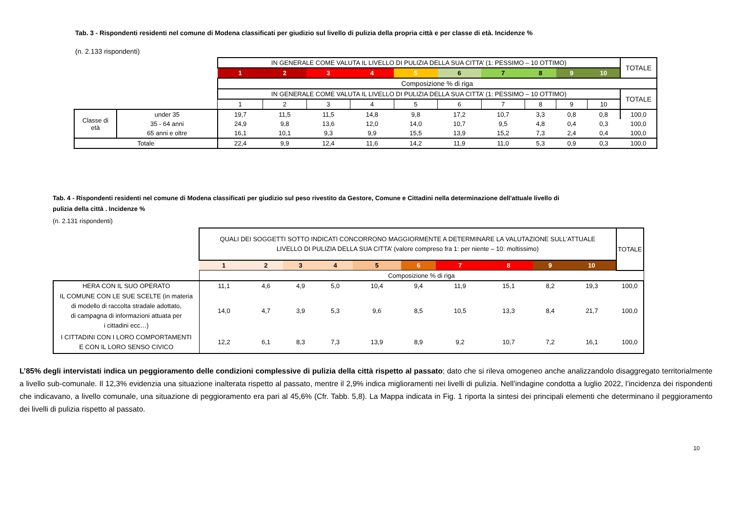Tab. 3 - Rispondenti residenti nel comune di Modena classificati per giudizio sul livello di pulizia della propria città e per classe di età. Incidenze %
(n. 2.133 rispondenti)
| | | IN GENERALE COME VALUTA IL LIVELLO DI PULIZIA DELLA SUA CITTA’ (1: PESSIMO – 10 OTTIMO) | | | | | | | | | | TOTALE |
| | | 1 | 2 | 3 | 4 | 5 | 6 | 7 | 8 | 9 | 10 | |
| | | Composizione % di riga | | | | | | | | | | |
| | | IN GENERALE COME VALUTA IL LIVELLO DI PULIZIA DELLA SUA CITTA’ (1: PESSIMO – 10 OTTIMO) | | | | | | | | | | TOTALE |
| | | 1 | 2 | 3 | 4 | 5 | 6 | 7 | 8 | 9 | 10 | |
| Classe di età | under 35 | 19,7 | 11,5 | 11,5 | 14,8 | 9,8 | 17,2 | 10,7 | 3,3 | 0,8 | 0,8 | 100,0 |
| | 35 - 64 anni | 24,9 | 9,8 | 13,6 | 12,0 | 14,0 | 10,7 | 9,5 | 4,8 | 0,4 | 0,3 | 100,0 |
| | 65 anni e oltre | 16,1 | 10,1 | 9,3 | 9,9 | 15,5 | 13,9 | 15,2 | 7,3 | 2,4 | 0,4 | 100,0 |
| Totale | | 22,4 | 9,9 | 12,4 | 11,6 | 14,2 | 11,9 | 11,0 | 5,3 | 0,9 | 0,3 | 100,0 |
Tab. 4 - Rispondenti residenti nel comune di Modena classificati per giudizio sul peso rivestito da Gestore, Comune e Cittadini nella determinazione dell'attuale livello di
pulizia della città . Incidenze %
(n. 2.131 rispondenti)
| | QUALI DEI SOGGETTI SOTTO INDICATI CONCORRONO MAGGIORMENTE A DETERMINARE LA VALUTAZIONE SULL’ATTUALE LIVELLO DI PULIZIA DELLA SUA CITTA’ (valore compreso fra 1: per niente – 10: moltissimo) | | | | | | | | | | TOTALE |
| | 1 | 2 | 3 | 4 | 5 | 6 | 7 | 8 | 9 | 10 | |
| | Composizione % di riga | | | | | | | | | | |
| HERA CON IL SUO OPERATO | 11,1 | 4,6 | 4,9 | 5,0 | 10,4 | 9,4 | 11,9 | 15,1 | 8,2 | 19,3 | 100,0 |
| IL COMUNE CON LE SUE SCELTE (in materia di modello di raccolta stradale adottato, di campagna di informazioni attuata per i cittadini ecc…) | 14,0 | 4,7 | 3,9 | 5,3 | 9,6 | 8,5 | 10,5 | 13,3 | 8,4 | 21,7 | 100,0 |
| I CITTADINI CON I LORO COMPORTAMENTI E CON IL LORO SENSO CIVICO | 12,2 | 6,1 | 8,3 | 7,3 | 13,9 | 8,9 | 9,2 | 10,7 | 7,2 | 16,1 | 100,0 |
L’85% degli intervistati indica un peggioramento delle condizioni complessive di pulizia della città rispetto al passato; dato che si rileva omogeneo anche analizzandolo disaggregato territorialmente a livello sub-comunale. Il 12,3% evidenzia una situazione inalterata rispetto al passato, mentre il 2,9% indica miglioramenti nei livelli di pulizia. Nell’indagine condotta a luglio 2022, l’incidenza dei rispondenti che indicavano, a livello comunale, una situazione di peggioramento era pari al 45,6% (Cfr. Tabb. 5,8). La Mappa indicata in Fig. 1 riporta la sintesi dei principali elementi che determinano il peggioramento dei livelli di pulizia rispetto al passato.
10